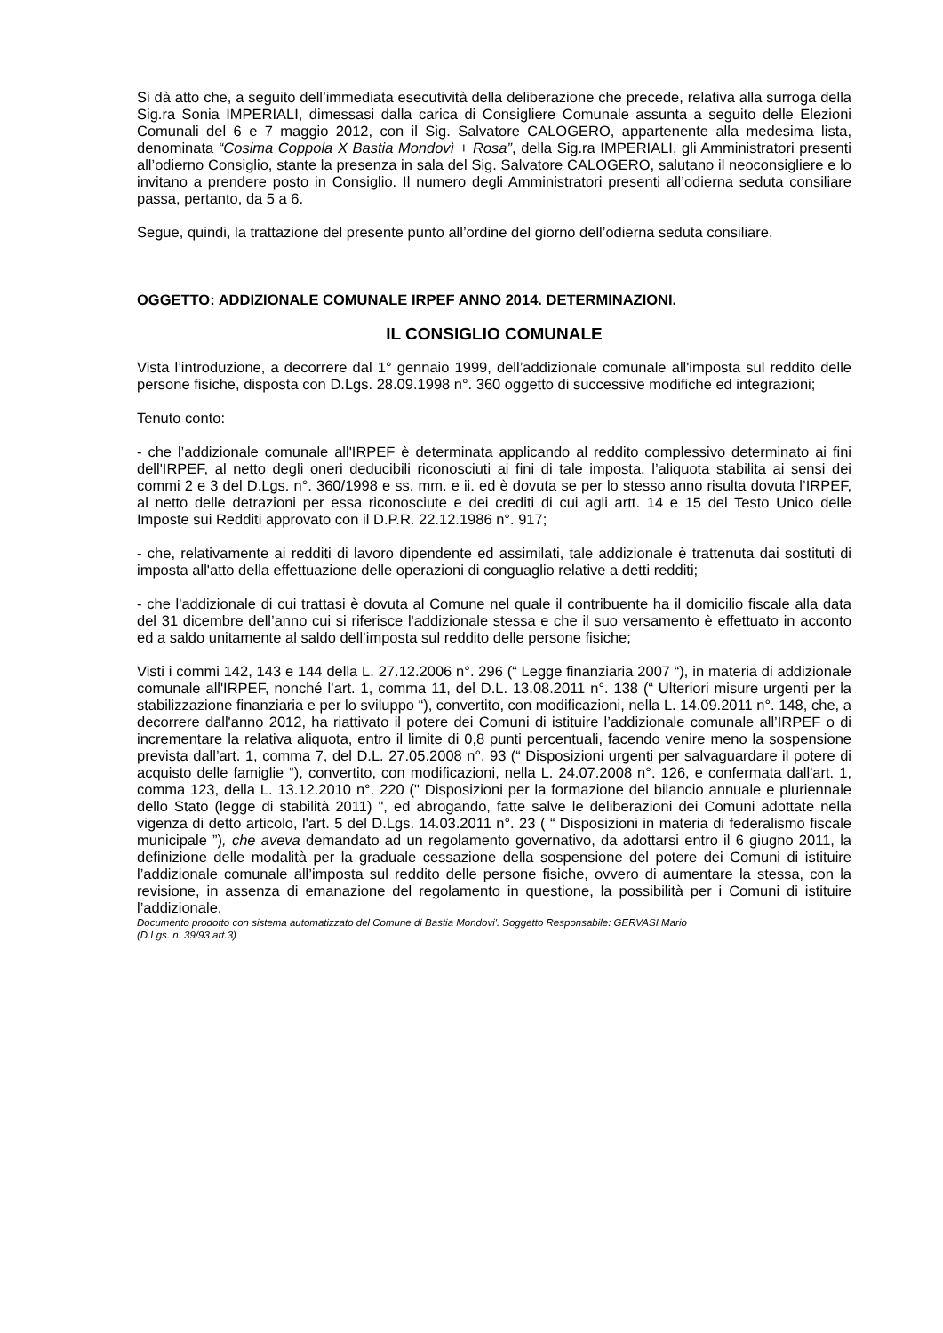Si dà atto che, a seguito dell’immediata esecutività della deliberazione che precede, relativa alla surroga della Sig.ra Sonia IMPERIALI, dimessasi dalla carica di Consigliere Comunale assunta a seguito delle Elezioni Comunali del 6 e 7 maggio 2012, con il Sig. Salvatore CALOGERO, appartenente alla medesima lista, denominata “Cosima Coppola X Bastia Mondovì + Rosa”, della Sig.ra IMPERIALI, gli Amministratori presenti all’odierno Consiglio, stante la presenza in sala del Sig. Salvatore CALOGERO, salutano il neoconsigliere e lo invitano a prendere posto in Consiglio. Il numero degli Amministratori presenti all’odierna seduta consiliare passa, pertanto, da 5 a 6.
Segue, quindi, la trattazione del presente punto all’ordine del giorno dell’odierna seduta consiliare.
OGGETTO: ADDIZIONALE COMUNALE IRPEF ANNO 2014. DETERMINAZIONI.
IL CONSIGLIO COMUNALE
Vista l’introduzione, a decorrere dal 1° gennaio 1999, dell’addizionale comunale all'imposta sul reddito delle persone fisiche, disposta con D.Lgs. 28.09.1998 n°. 360 oggetto di successive modifiche ed integrazioni;
Tenuto conto:
- che l’addizionale comunale all'IRPEF è determinata applicando al reddito complessivo determinato ai fini dell'IRPEF, al netto degli oneri deducibili riconosciuti ai fini di tale imposta, l’aliquota stabilita ai sensi dei commi 2 e 3 del D.Lgs. n°. 360/1998 e ss. mm. e ii. ed è dovuta se per lo stesso anno risulta dovuta l’IRPEF, al netto delle detrazioni per essa riconosciute e dei crediti di cui agli artt. 14 e 15 del Testo Unico delle Imposte sui Redditi approvato con il D.P.R. 22.12.1986 n°. 917;
- che, relativamente ai redditi di lavoro dipendente ed assimilati, tale addizionale è trattenuta dai sostituti di imposta all'atto della effettuazione delle operazioni di conguaglio relative a detti redditi;
- che l'addizionale di cui trattasi è dovuta al Comune nel quale il contribuente ha il domicilio fiscale alla data del 31 dicembre dell’anno cui si riferisce l'addizionale stessa e che il suo versamento è effettuato in acconto ed a saldo unitamente al saldo dell’imposta sul reddito delle persone fisiche;
Visti i commi 142, 143 e 144 della L. 27.12.2006 n°. 296 (“ Legge finanziaria 2007 “), in materia di addizionale comunale all'IRPEF, nonché l’art. 1, comma 11, del D.L. 13.08.2011 n°. 138 (“ Ulteriori misure urgenti per la stabilizzazione finanziaria e per lo sviluppo “), convertito, con modificazioni, nella L. 14.09.2011 n°. 148, che, a decorrere dall'anno 2012, ha riattivato il potere dei Comuni di istituire l’addizionale comunale all’IRPEF o di incrementare la relativa aliquota, entro il limite di 0,8 punti percentuali, facendo venire meno la sospensione prevista dall’art. 1, comma 7, del D.L. 27.05.2008 n°. 93 (“ Disposizioni urgenti per salvaguardare il potere di acquisto delle famiglie “), convertito, con modificazioni, nella L. 24.07.2008 n°. 126, e confermata dall'art. 1, comma 123, della L. 13.12.2010 n°. 220 (" Disposizioni per la formazione del bilancio annuale e pluriennale dello Stato (legge di stabilità 2011) ", ed abrogando, fatte salve le deliberazioni dei Comuni adottate nella vigenza di detto articolo, l'art. 5 del D.Lgs. 14.03.2011 n°. 23 ( “ Disposizioni in materia di federalismo fiscale municipale ”), che aveva demandato ad un regolamento governativo, da adottarsi entro il 6 giugno 2011, la definizione delle modalità per la graduale cessazione della sospensione del potere dei Comuni di istituire l’addizionale comunale all’imposta sul reddito delle persone fisiche, ovvero di aumentare la stessa, con la revisione, in assenza di emanazione del regolamento in questione, la possibilità per i Comuni di istituire l’addizionale,
Documento prodotto con sistema automatizzato del Comune di Bastia Mondovi'. Soggetto Responsabile: GERVASI Mario
(D.Lgs. n. 39/93 art.3)